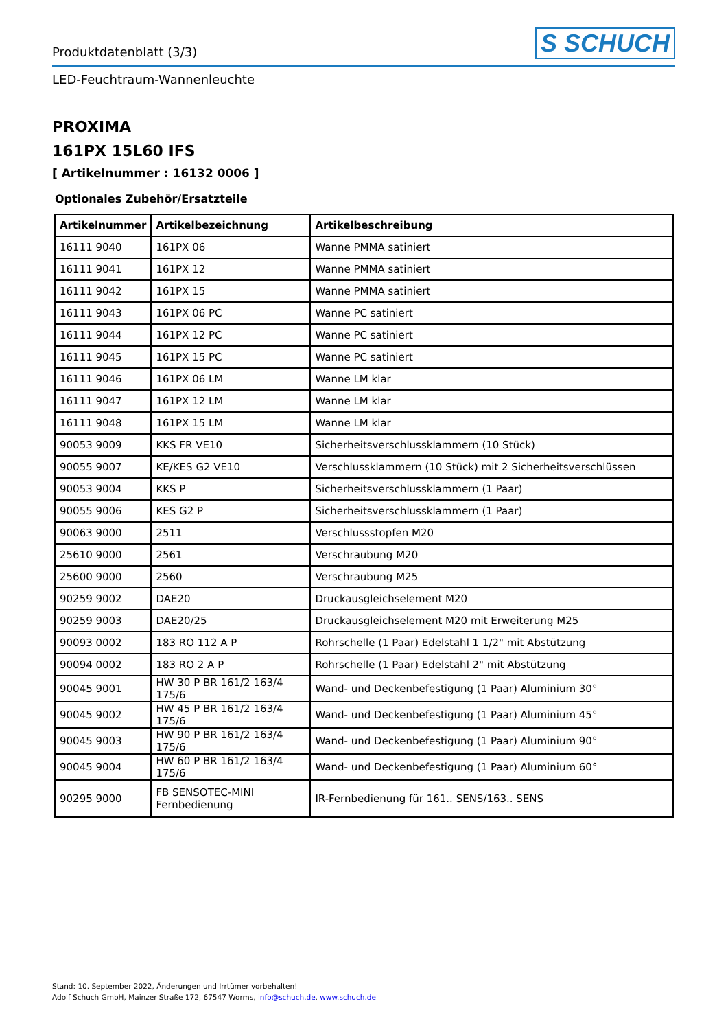Produktdatenblatt (3/3) S SCHUCH
LED-Feuchtraum-Wannenleuchte
PROXIMA
161PX 15L60 IFS
[ Artikelnummer : 16132 0006 ]
Optionales Zubehör/Ersatzteile
| Artikelnummer | Artikelbezeichnung | Artikelbeschreibung |
| --- | --- | --- |
| 16111 9040 | 161PX 06 | Wanne PMMA satiniert |
| 16111 9041 | 161PX 12 | Wanne PMMA satiniert |
| 16111 9042 | 161PX 15 | Wanne PMMA satiniert |
| 16111 9043 | 161PX 06 PC | Wanne PC satiniert |
| 16111 9044 | 161PX 12 PC | Wanne PC satiniert |
| 16111 9045 | 161PX 15 PC | Wanne PC satiniert |
| 16111 9046 | 161PX 06 LM | Wanne LM klar |
| 16111 9047 | 161PX 12 LM | Wanne LM klar |
| 16111 9048 | 161PX 15 LM | Wanne LM klar |
| 90053 9009 | KKS FR VE10 | Sicherheitsverschlussklammern (10 Stück) |
| 90055 9007 | KE/KES G2 VE10 | Verschlussklammern (10 Stück) mit 2 Sicherheitsverschlüssen |
| 90053 9004 | KKS P | Sicherheitsverschlussklammern (1 Paar) |
| 90055 9006 | KES G2 P | Sicherheitsverschlussklammern (1 Paar) |
| 90063 9000 | 2511 | Verschlussstopfen M20 |
| 25610 9000 | 2561 | Verschraubung M20 |
| 25600 9000 | 2560 | Verschraubung M25 |
| 90259 9002 | DAE20 | Druckausgleichselement M20 |
| 90259 9003 | DAE20/25 | Druckausgleichselement M20 mit Erweiterung M25 |
| 90093 0002 | 183 RO 112 A P | Rohrschelle (1 Paar) Edelstahl 1 1/2" mit Abstützung |
| 90094 0002 | 183 RO 2 A P | Rohrschelle (1 Paar) Edelstahl 2" mit Abstützung |
| 90045 9001 | HW 30 P BR 161/2 163/4 175/6 | Wand- und Deckenbefestigung (1 Paar) Aluminium 30° |
| 90045 9002 | HW 45 P BR 161/2 163/4 175/6 | Wand- und Deckenbefestigung (1 Paar) Aluminium 45° |
| 90045 9003 | HW 90 P BR 161/2 163/4 175/6 | Wand- und Deckenbefestigung (1 Paar) Aluminium 90° |
| 90045 9004 | HW 60 P BR 161/2 163/4 175/6 | Wand- und Deckenbefestigung (1 Paar) Aluminium 60° |
| 90295 9000 | FB SENSOTEC-MINI Fernbedienung | IR-Fernbedienung für 161.. SENS/163.. SENS |
Stand: 10. September 2022, Änderungen und Irrtümer vorbehalten!
Adolf Schuch GmbH, Mainzer Straße 172, 67547 Worms, info@schuch.de, www.schuch.de